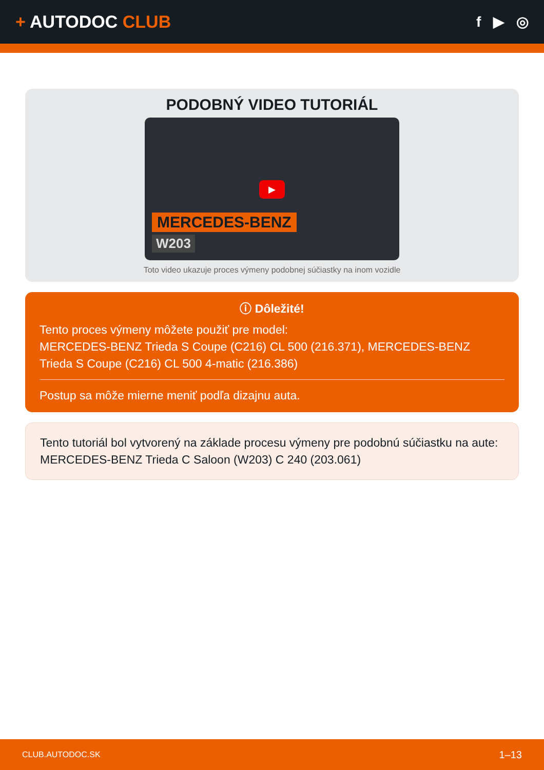+ AUTODOC CLUB
f ▶ ◎
PODOBNÝ VIDEO TUTORIÁL
▶
MERCEDES-BENZ
W203
Toto video ukazuje proces výmeny podobnej súčiastky na inom vozidle
ⓘ Dôležité!
Tento proces výmeny môžete použiť pre model:
MERCEDES-BENZ Trieda S Coupe (C216) CL 500 (216.371), MERCEDES-BENZ Trieda S Coupe (C216) CL 500 4-matic (216.386)
Postup sa môže mierne meniť podľa dizajnu auta.
Tento tutoriál bol vytvorený na základe procesu výmeny pre podobnú súčiastku na aute: MERCEDES-BENZ Trieda C Saloon (W203) C 240 (203.061)
CLUB.AUTODOC.SK 1–13